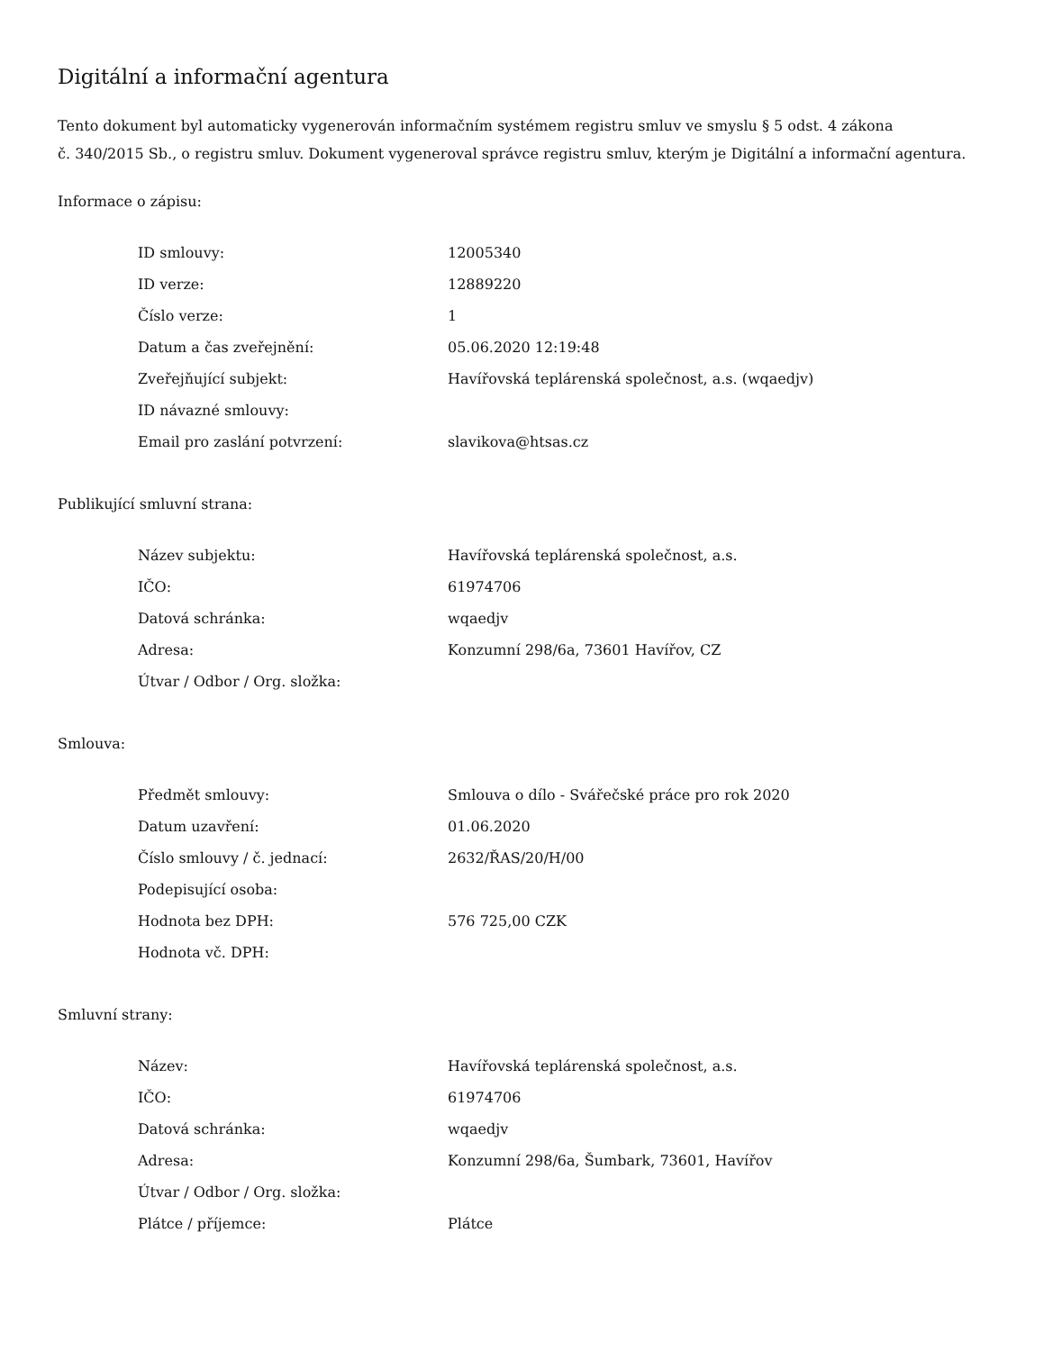Digitální a informační agentura
Tento dokument byl automaticky vygenerován informačním systémem registru smluv ve smyslu § 5 odst. 4 zákona
č. 340/2015 Sb., o registru smluv. Dokument vygeneroval správce registru smluv, kterým je Digitální a informační agentura.
Informace o zápisu:
| ID smlouvy: | 12005340 |
| ID verze: | 12889220 |
| Číslo verze: | 1 |
| Datum a čas zveřejnění: | 05.06.2020 12:19:48 |
| Zveřejňující subjekt: | Havířovská teplárenská společnost, a.s. (wqaedjv) |
| ID návazné smlouvy: | |
| Email pro zaslání potvrzení: | slavikova@htsas.cz |
Publikující smluvní strana:
| Název subjektu: | Havířovská teplárenská společnost, a.s. |
| IČO: | 61974706 |
| Datová schránka: | wqaedjv |
| Adresa: | Konzumní 298/6a, 73601 Havířov, CZ |
| Útvar / Odbor / Org. složka: | |
Smlouva:
| Předmět smlouvy: | Smlouva o dílo - Svářečské práce pro rok 2020 |
| Datum uzavření: | 01.06.2020 |
| Číslo smlouvy / č. jednací: | 2632/ŘAS/20/H/00 |
| Podepisující osoba: | |
| Hodnota bez DPH: | 576 725,00 CZK |
| Hodnota vč. DPH: | |
Smluvní strany:
| Název: | Havířovská teplárenská společnost, a.s. |
| IČO: | 61974706 |
| Datová schránka: | wqaedjv |
| Adresa: | Konzumní 298/6a, Šumbark, 73601, Havířov |
| Útvar / Odbor / Org. složka: | |
| Plátce / příjemce: | Plátce |